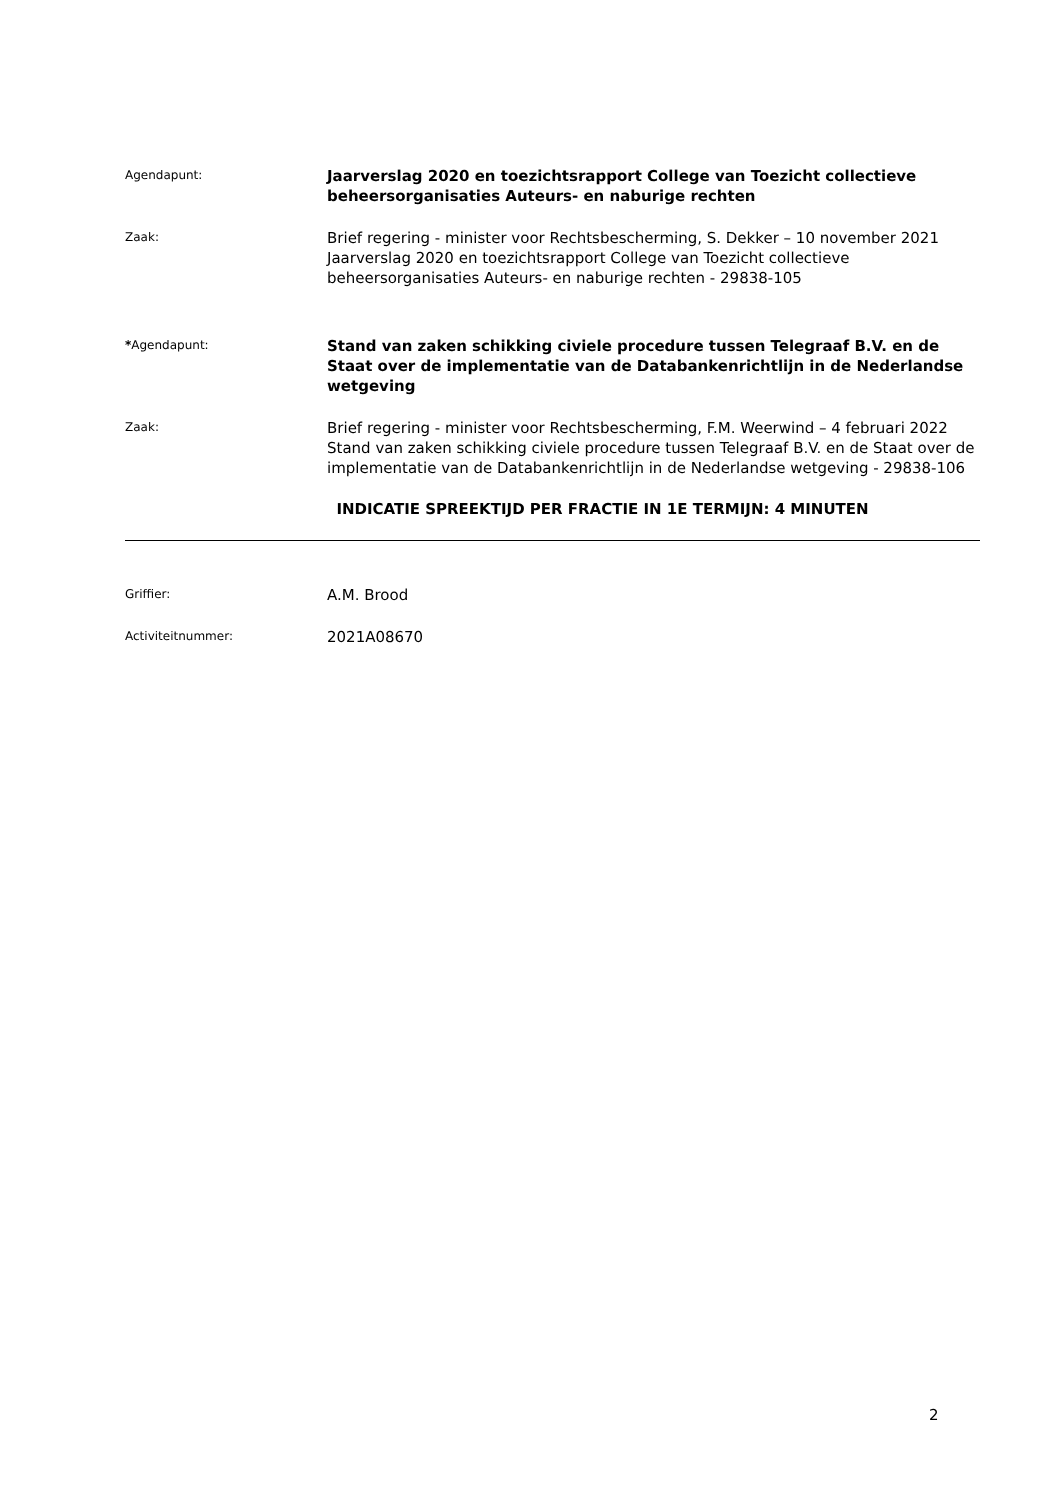Agendapunt:
Jaarverslag 2020 en toezichtsrapport College van Toezicht collectieve beheersorganisaties Auteurs- en naburige rechten
Zaak:
Brief regering - minister voor Rechtsbescherming, S. Dekker – 10 november 2021
Jaarverslag 2020 en toezichtsrapport College van Toezicht collectieve beheersorganisaties Auteurs- en naburige rechten - 29838-105
*Agendapunt:
Stand van zaken schikking civiele procedure tussen Telegraaf B.V. en de Staat over de implementatie van de Databankenrichtlijn in de Nederlandse wetgeving
Zaak:
Brief regering - minister voor Rechtsbescherming, F.M. Weerwind – 4 februari 2022
Stand van zaken schikking civiele procedure tussen Telegraaf B.V. en de Staat over de implementatie van de Databankenrichtlijn in de Nederlandse wetgeving - 29838-106
INDICATIE SPREEKTIJD PER FRACTIE IN 1E TERMIJN: 4 MINUTEN
Griffier:
A.M. Brood
Activiteitnummer:
2021A08670
2